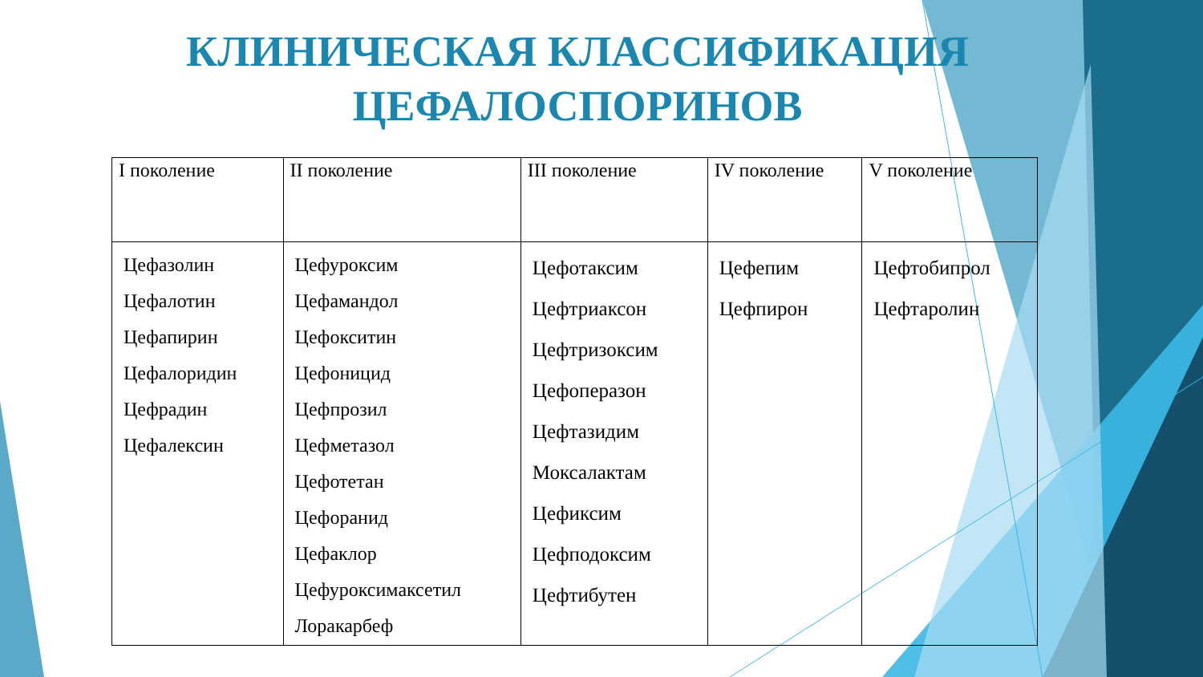КЛИНИЧЕСКАЯ КЛАССИФИКАЦИЯ ЦЕФАЛОСПОРИНОВ
| I поколение | II поколение | III поколение | IV поколение | V поколение |
| Цефазолин Цефалотин Цефапирин Цефалоридин Цефрадин Цефалексин | Цефуроксим Цефамандол Цефокситин Цефоницид Цефпрозил Цефметазол Цефотетан Цефоранид Цефаклор Цефуроксимаксетил Лоракарбеф | Цефотаксим Цефтриаксон Цефтризоксим Цефоперазон Цефтазидим Моксалактам Цефиксим Цефподоксим Цефтибутен | Цефепим Цефпирон | Цефтобипрол Цефтаролин |